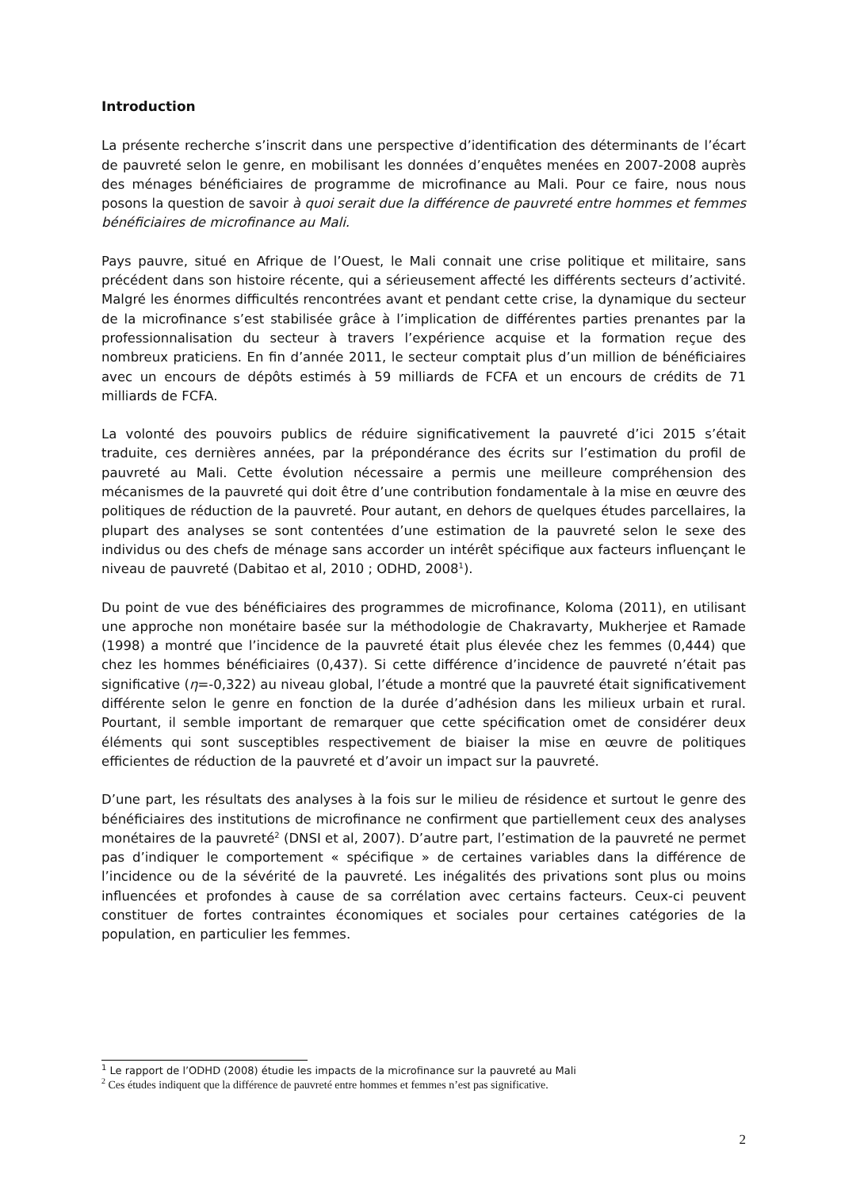Introduction
La présente recherche s’inscrit dans une perspective d’identification des déterminants de l’écart de pauvreté selon le genre, en mobilisant les données d’enquêtes menées en 2007-2008 auprès des ménages bénéficiaires de programme de microfinance au Mali. Pour ce faire, nous nous posons la question de savoir à quoi serait due la différence de pauvreté entre hommes et femmes bénéficiaires de microfinance au Mali.
Pays pauvre, situé en Afrique de l’Ouest, le Mali connait une crise politique et militaire, sans précédent dans son histoire récente, qui a sérieusement affecté les différents secteurs d’activité. Malgré les énormes difficultés rencontrées avant et pendant cette crise, la dynamique du secteur de la microfinance s’est stabilisée grâce à l’implication de différentes parties prenantes par la professionnalisation du secteur à travers l’expérience acquise et la formation reçue des nombreux praticiens. En fin d’année 2011, le secteur comptait plus d’un million de bénéficiaires avec un encours de dépôts estimés à 59 milliards de FCFA et un encours de crédits de 71 milliards de FCFA.
La volonté des pouvoirs publics de réduire significativement la pauvreté d’ici 2015 s’était traduite, ces dernières années, par la prépondérance des écrits sur l’estimation du profil de pauvreté au Mali. Cette évolution nécessaire a permis une meilleure compréhension des mécanismes de la pauvreté qui doit être d’une contribution fondamentale à la mise en œuvre des politiques de réduction de la pauvreté. Pour autant, en dehors de quelques études parcellaires, la plupart des analyses se sont contentées d’une estimation de la pauvreté selon le sexe des individus ou des chefs de ménage sans accorder un intérêt spécifique aux facteurs influençant le niveau de pauvreté (Dabitao et al, 2010 ; ODHD, 2008<sup>1</sup>).
Du point de vue des bénéficiaires des programmes de microfinance, Koloma (2011), en utilisant une approche non monétaire basée sur la méthodologie de Chakravarty, Mukherjee et Ramade (1998) a montré que l’incidence de la pauvreté était plus élevée chez les femmes (0,444) que chez les hommes bénéficiaires (0,437). Si cette différence d’incidence de pauvreté n’était pas significative (η=-0,322) au niveau global, l’étude a montré que la pauvreté était significativement différente selon le genre en fonction de la durée d’adhésion dans les milieux urbain et rural. Pourtant, il semble important de remarquer que cette spécification omet de considérer deux éléments qui sont susceptibles respectivement de biaiser la mise en œuvre de politiques efficientes de réduction de la pauvreté et d’avoir un impact sur la pauvreté.
D’une part, les résultats des analyses à la fois sur le milieu de résidence et surtout le genre des bénéficiaires des institutions de microfinance ne confirment que partiellement ceux des analyses monétaires de la pauvreté<sup>2</sup> (DNSI et al, 2007). D’autre part, l’estimation de la pauvreté ne permet pas d’indiquer le comportement « spécifique » de certaines variables dans la différence de l’incidence ou de la sévérité de la pauvreté. Les inégalités des privations sont plus ou moins influencées et profondes à cause de sa corrélation avec certains facteurs. Ceux-ci peuvent constituer de fortes contraintes économiques et sociales pour certaines catégories de la population, en particulier les femmes.
<sup>1</sup> Le rapport de l’ODHD (2008) étudie les impacts de la microfinance sur la pauvreté au Mali
<sup>2</sup> Ces études indiquent que la différence de pauvreté entre hommes et femmes n’est pas significative.
2